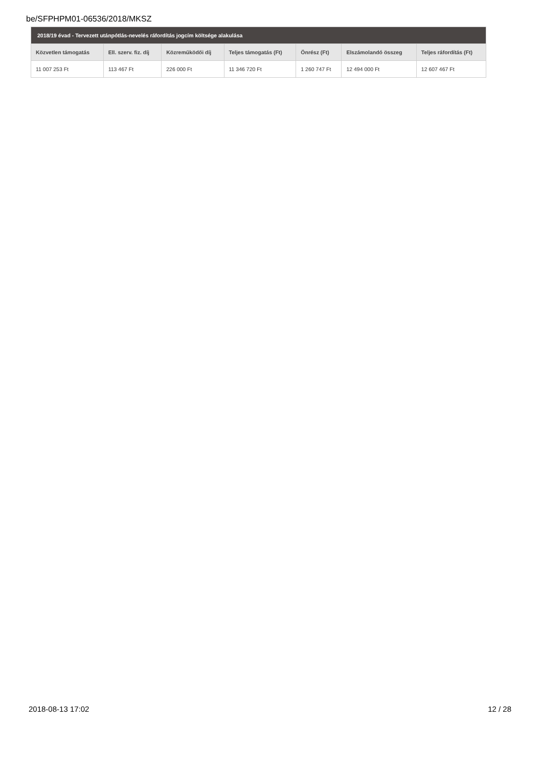be/SFPHPM01-06536/2018/MKSZ
| 2018/19 évad - Tervezett utánpótlás-nevelés ráfordítás jogcím költsége alakulása | | | | | | |
| --- | --- | --- | --- | --- | --- | --- |
| Közvetlen támogatás | Ell. szerv. fiz. díj | Közreműködői díj | Teljes támogatás (Ft) | Önrész (Ft) | Elszámolandó összeg | Teljes ráfordítás (Ft) |
| 11 007 253 Ft | 113 467 Ft | 226 000 Ft | 11 346 720 Ft | 1 260 747 Ft | 12 494 000 Ft | 12 607 467 Ft |
2018-08-13 17:02 12 / 28